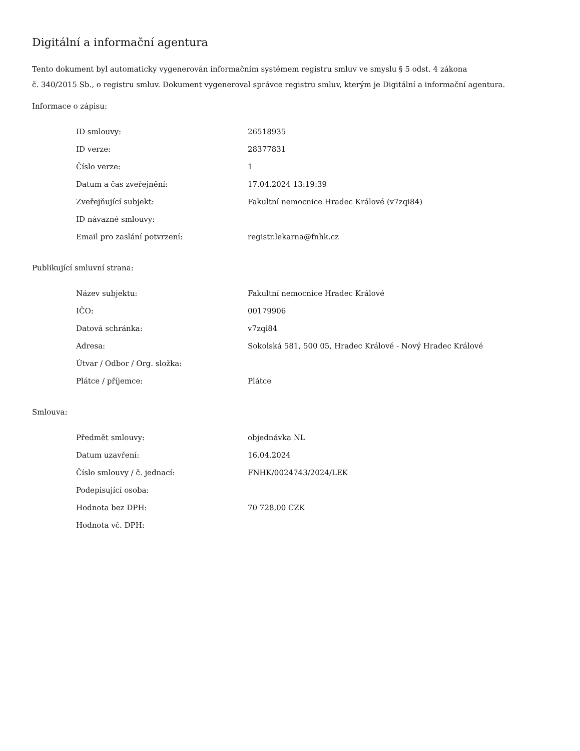Digitální a informační agentura
Tento dokument byl automaticky vygenerován informačním systémem registru smluv ve smyslu § 5 odst. 4 zákona
č. 340/2015 Sb., o registru smluv. Dokument vygeneroval správce registru smluv, kterým je Digitální a informační agentura.
Informace o zápisu:
| ID smlouvy: | 26518935 |
| ID verze: | 28377831 |
| Číslo verze: | 1 |
| Datum a čas zveřejnění: | 17.04.2024 13:19:39 |
| Zveřejňující subjekt: | Fakultní nemocnice Hradec Králové (v7zqi84) |
| ID návazné smlouvy: | |
| Email pro zaslání potvrzení: | registr.lekarna@fnhk.cz |
Publikující smluvní strana:
| Název subjektu: | Fakultní nemocnice Hradec Králové |
| IČO: | 00179906 |
| Datová schránka: | v7zqi84 |
| Adresa: | Sokolská 581, 500 05, Hradec Králové - Nový Hradec Králové |
| Útvar / Odbor / Org. složka: | |
| Plátce / příjemce: | Plátce |
Smlouva:
| Předmět smlouvy: | objednávka NL |
| Datum uzavření: | 16.04.2024 |
| Číslo smlouvy / č. jednací: | FNHK/0024743/2024/LEK |
| Podepisující osoba: | |
| Hodnota bez DPH: | 70 728,00 CZK |
| Hodnota vč. DPH: | |